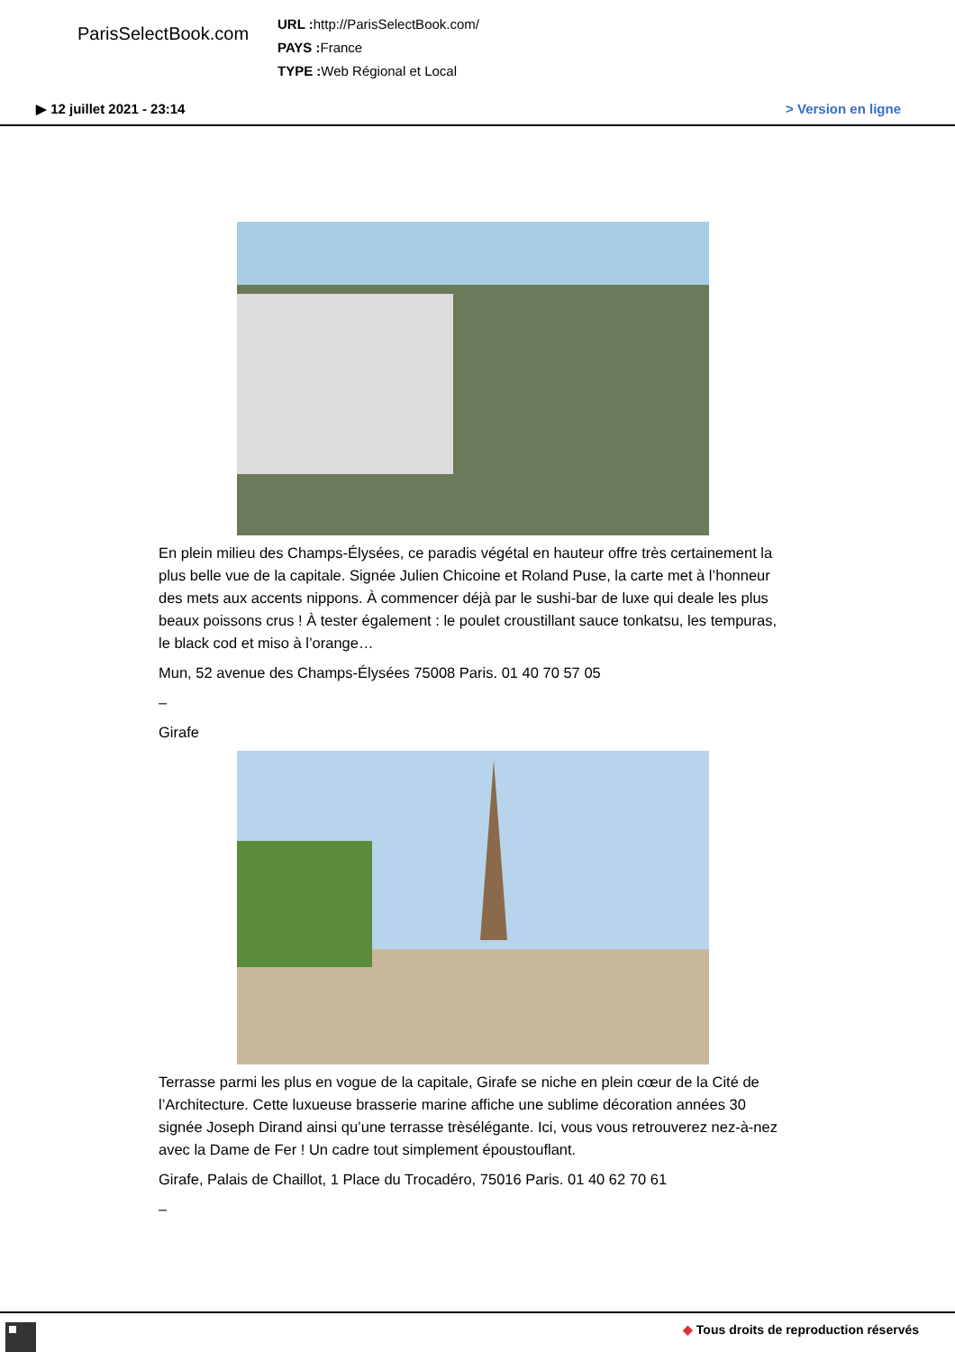ParisSelectBook.com
URL : http://ParisSelectBook.com/
PAYS : France
TYPE : Web Régional et Local
▶ 12 juillet 2021 - 23:14 > Version en ligne
En plein milieu des Champs-Élysées, ce paradis végétal en hauteur offre très certainement la plus belle vue de la capitale. Signée Julien Chicoine et Roland Puse, la carte met à l’honneur des mets aux accents nippons. À commencer déjà par le sushi-bar de luxe qui deale les plus beaux poissons crus ! À tester également : le poulet croustillant sauce tonkatsu, les tempuras, le black cod et miso à l’orange…
Mun, 52 avenue des Champs-Élysées 75008 Paris. 01 40 70 57 05
–
Girafe
Terrasse parmi les plus en vogue de la capitale, Girafe se niche en plein cœur de la Cité de l’Architecture. Cette luxueuse brasserie marine affiche une sublime décoration années 30 signée Joseph Dirand ainsi qu’une terrasse trèsélégante. Ici, vous vous retrouverez nez-à-nez avec la Dame de Fer ! Un cadre tout simplement époustouflant.
Girafe, Palais de Chaillot, 1 Place du Trocadéro, 75016 Paris. 01 40 62 70 61
–
◆ Tous droits de reproduction réservés